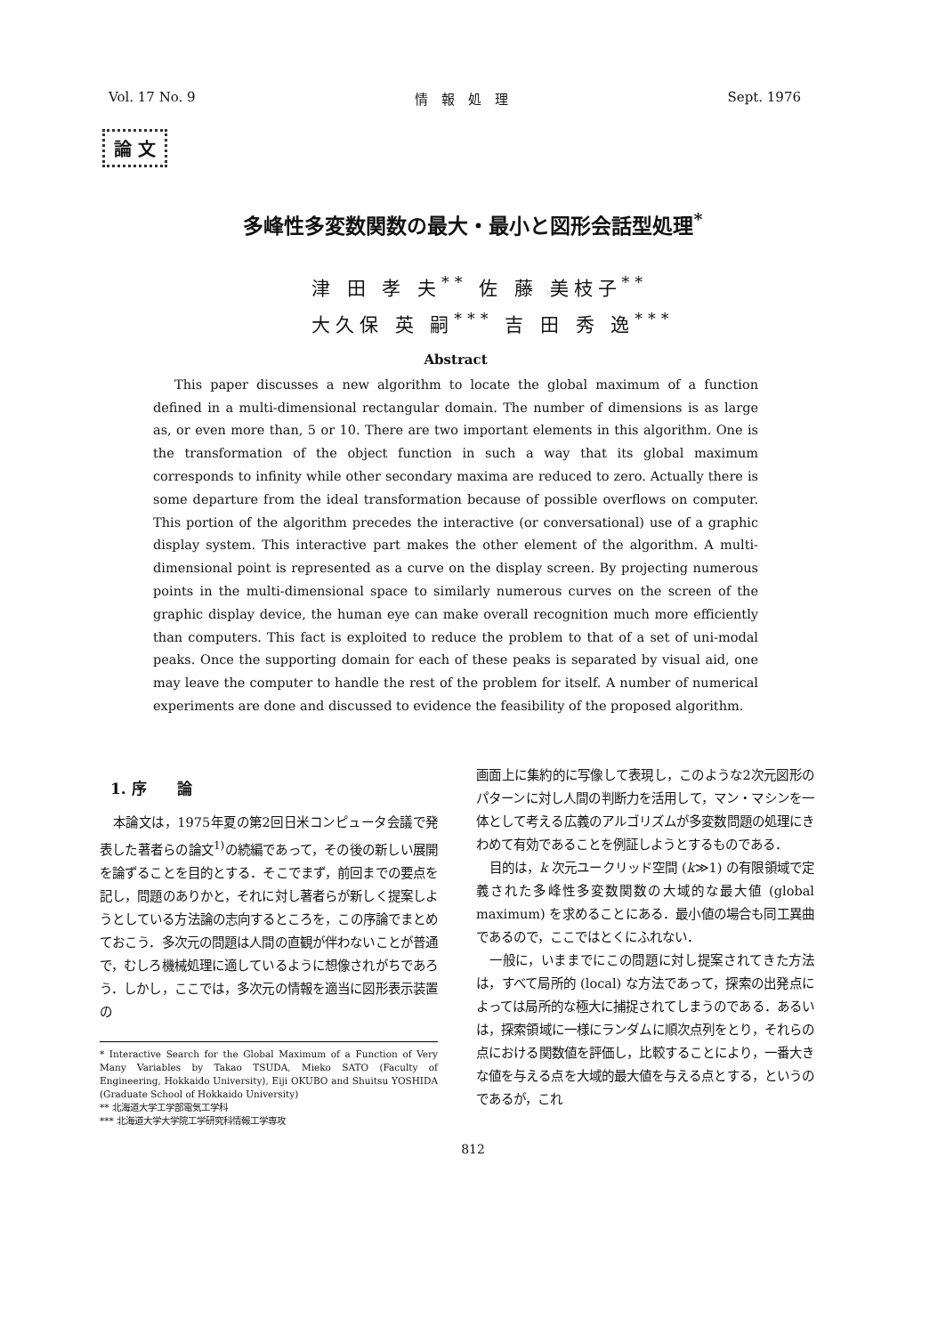Vol. 17 No. 9 情　報　処　理 Sept. 1976
論 文
多峰性多変数関数の最大・最小と図形会話型処理<sup>*</sup>
津 田 孝 夫<sup>**</sup> 佐 藤 美枝子<sup>**</sup>
大久保 英 嗣<sup>***</sup> 吉 田 秀 逸<sup>***</sup>
Abstract
This paper discusses a new algorithm to locate the global maximum of a function defined in a multi-dimensional rectangular domain. The number of dimensions is as large as, or even more than, 5 or 10. There are two important elements in this algorithm. One is the transformation of the object function in such a way that its global maximum corresponds to infinity while other secondary maxima are reduced to zero. Actually there is some departure from the ideal transformation because of possible overflows on computer. This portion of the algorithm precedes the interactive (or conversational) use of a graphic display system. This interactive part makes the other element of the algorithm. A multi-dimensional point is represented as a curve on the display screen. By projecting numerous points in the multi-dimensional space to similarly numerous curves on the screen of the graphic display device, the human eye can make overall recognition much more efficiently than computers. This fact is exploited to reduce the problem to that of a set of uni-modal peaks. Once the supporting domain for each of these peaks is separated by visual aid, one may leave the computer to handle the rest of the problem for itself. A number of numerical experiments are done and discussed to evidence the feasibility of the proposed algorithm.
1. 序　　論
本論文は，1975年夏の第2回日米コンピュータ会議で発表した著者らの論文<sup>1)</sup>の続編であって，その後の新しい展開を論ずることを目的とする．そこでまず，前回までの要点を記し，問題のありかと，それに対し著者らが新しく提案しようとしている方法論の志向するところを，この序論でまとめておこう．多次元の問題は人間の直観が伴わないことが普通で，むしろ機械処理に適しているように想像されがちであろう．しかし，ここでは，多次元の情報を適当に図形表示装置の
* Interactive Search for the Global Maximum of a Function of Very Many Variables by Takao TSUDA, Mieko SATO (Faculty of Engineering, Hokkaido University), Eiji OKUBO and Shuitsu YOSHIDA (Graduate School of Hokkaido University)
** 北海道大学工学部電気工学科
*** 北海道大学大学院工学研究科情報工学専攻
画面上に集約的に写像して表現し，このような2次元図形のパターンに対し人間の判断力を活用して，マン・マシンを一体として考える広義のアルゴリズムが多変数問題の処理にきわめて有効であることを例証しようとするものである．
目的は，k 次元ユークリッド空間 (k≫1) の有限領域で定義された多峰性多変数関数の大域的な最大値 (global maximum) を求めることにある．最小値の場合も同工異曲であるので，ここではとくにふれない．
一般に，いままでにこの問題に対し提案されてきた方法は，すべて局所的 (local) な方法であって，探索の出発点によっては局所的な極大に捕捉されてしまうのである．あるいは，探索領域に一様にランダムに順次点列をとり，それらの点における関数値を評価し，比較することにより，一番大きな値を与える点を大域的最大値を与える点とする，というのであるが，これ
812